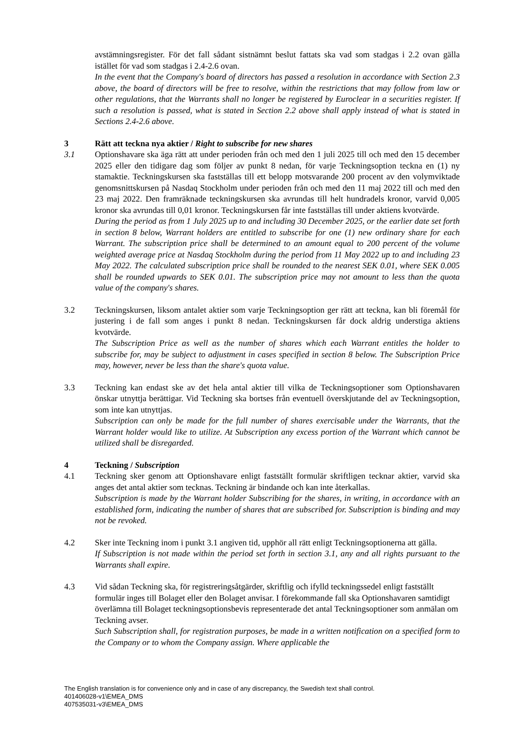avstämningsregister. För det fall sådant sistnämnt beslut fattats ska vad som stadgas i 2.2 ovan gälla istället för vad som stadgas i 2.4-2.6 ovan.
In the event that the Company's board of directors has passed a resolution in accordance with Section 2.3 above, the board of directors will be free to resolve, within the restrictions that may follow from law or other regulations, that the Warrants shall no longer be registered by Euroclear in a securities register. If such a resolution is passed, what is stated in Section 2.2 above shall apply instead of what is stated in Sections 2.4-2.6 above.
3 Rätt att teckna nya aktier / Right to subscribe for new shares
3.1 Optionshavare ska äga rätt att under perioden från och med den 1 juli 2025 till och med den 15 december 2025 eller den tidigare dag som följer av punkt 8 nedan, för varje Teckningsoption teckna en (1) ny stamaktie. Teckningskursen ska fastställas till ett belopp motsvarande 200 procent av den volymviktade genomsnittskursen på Nasdaq Stockholm under perioden från och med den 11 maj 2022 till och med den 23 maj 2022. Den framräknade teckningskursen ska avrundas till helt hundradels kronor, varvid 0,005 kronor ska avrundas till 0,01 kronor. Teckningskursen får inte fastställas till under aktiens kvotvärde.
During the period as from 1 July 2025 up to and including 30 December 2025, or the earlier date set forth in section 8 below, Warrant holders are entitled to subscribe for one (1) new ordinary share for each Warrant. The subscription price shall be determined to an amount equal to 200 percent of the volume weighted average price at Nasdaq Stockholm during the period from 11 May 2022 up to and including 23 May 2022. The calculated subscription price shall be rounded to the nearest SEK 0.01, where SEK 0.005 shall be rounded upwards to SEK 0.01. The subscription price may not amount to less than the quota value of the company's shares.
3.2 Teckningskursen, liksom antalet aktier som varje Teckningsoption ger rätt att teckna, kan bli föremål för justering i de fall som anges i punkt 8 nedan. Teckningskursen får dock aldrig understiga aktiens kvotvärde.
The Subscription Price as well as the number of shares which each Warrant entitles the holder to subscribe for, may be subject to adjustment in cases specified in section 8 below. The Subscription Price may, however, never be less than the share's quota value.
3.3 Teckning kan endast ske av det hela antal aktier till vilka de Teckningsoptioner som Optionshavaren önskar utnyttja berättigar. Vid Teckning ska bortses från eventuell överskjutande del av Teckningsoption, som inte kan utnyttjas.
Subscription can only be made for the full number of shares exercisable under the Warrants, that the Warrant holder would like to utilize. At Subscription any excess portion of the Warrant which cannot be utilized shall be disregarded.
4 Teckning / Subscription
4.1 Teckning sker genom att Optionshavare enligt fastställt formulär skriftligen tecknar aktier, varvid ska anges det antal aktier som tecknas. Teckning är bindande och kan inte återkallas.
Subscription is made by the Warrant holder Subscribing for the shares, in writing, in accordance with an established form, indicating the number of shares that are subscribed for. Subscription is binding and may not be revoked.
4.2 Sker inte Teckning inom i punkt 3.1 angiven tid, upphör all rätt enligt Teckningsoptionerna att gälla.
If Subscription is not made within the period set forth in section 3.1, any and all rights pursuant to the Warrants shall expire.
4.3 Vid sådan Teckning ska, för registreringsåtgärder, skriftlig och ifylld teckningssedel enligt fastställt formulär inges till Bolaget eller den Bolaget anvisar. I förekommande fall ska Optionshavaren samtidigt överlämna till Bolaget teckningsoptionsbevis representerade det antal Teckningsoptioner som anmälan om Teckning avser.
Such Subscription shall, for registration purposes, be made in a written notification on a specified form to the Company or to whom the Company assign. Where applicable the
The English translation is for convenience only and in case of any discrepancy, the Swedish text shall control.
401406028-v1\EMEA_DMS
407535031-v3\EMEA_DMS